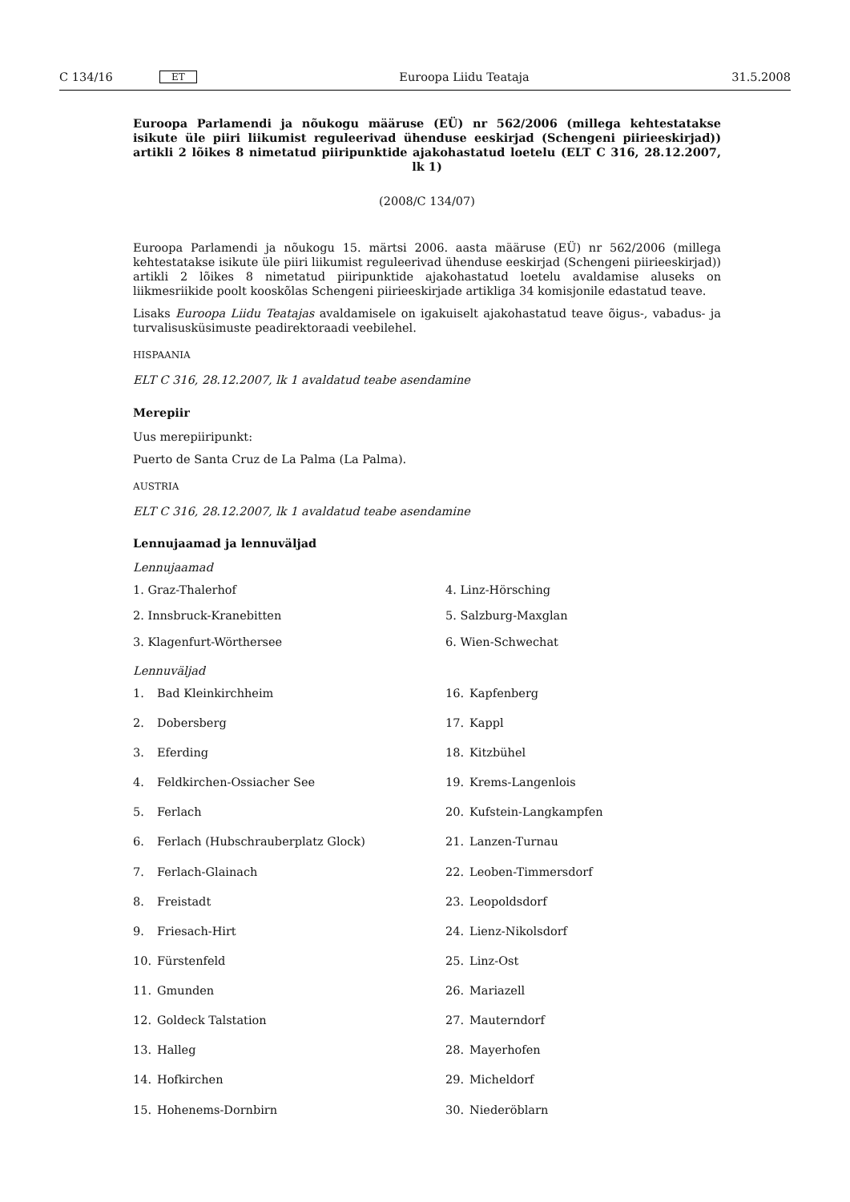C 134/16 ET Euroopa Liidu Teataja 31.5.2008
Euroopa Parlamendi ja nõukogu määruse (EÜ) nr 562/2006 (millega kehtestatakse isikute üle piiri liikumist reguleerivad ühenduse eeskirjad (Schengeni piirieeskirjad)) artikli 2 lõikes 8 nimetatud piiripunktide ajakohastatud loetelu (ELT C 316, 28.12.2007, lk 1)
(2008/C 134/07)
Euroopa Parlamendi ja nõukogu 15. märtsi 2006. aasta määruse (EÜ) nr 562/2006 (millega kehtestatakse isikute üle piiri liikumist reguleerivad ühenduse eeskirjad (Schengeni piirieeskirjad)) artikli 2 lõikes 8 nimetatud piiripunktide ajakohastatud loetelu avaldamise aluseks on liikmesriikide poolt kooskõlas Schengeni piirieeskirjade artikliga 34 komisjonile edastatud teave.
Lisaks Euroopa Liidu Teatajas avaldamisele on igakuiselt ajakohastatud teave õigus-, vabadus- ja turvalisusküsimuste peadirektoraadi veebilehel.
HISPAANIA
ELT C 316, 28.12.2007, lk 1 avaldatud teabe asendamine
Merepiir
Uus merepiiripunkt:
Puerto de Santa Cruz de La Palma (La Palma).
AUSTRIA
ELT C 316, 28.12.2007, lk 1 avaldatud teabe asendamine
Lennujaamad ja lennuväljad
Lennujaamad
1. Graz-Thalerhof
4. Linz-Hörsching
2. Innsbruck-Kranebitten
5. Salzburg-Maxglan
3. Klagenfurt-Wörthersee
6. Wien-Schwechat
Lennuväljad
1. Bad Kleinkirchheim
16. Kapfenberg
2. Dobersberg
17. Kappl
3. Eferding
18. Kitzbühel
4. Feldkirchen-Ossiacher See
19. Krems-Langenlois
5. Ferlach
20. Kufstein-Langkampfen
6. Ferlach (Hubschrauberplatz Glock)
21. Lanzen-Turnau
7. Ferlach-Glainach
22. Leoben-Timmersdorf
8. Freistadt
23. Leopoldsdorf
9. Friesach-Hirt
24. Lienz-Nikolsdorf
10. Fürstenfeld
25. Linz-Ost
11. Gmunden
26. Mariazell
12. Goldeck Talstation
27. Mauterndorf
13. Halleg
28. Mayerhofen
14. Hofkirchen
29. Micheldorf
15. Hohenems-Dornbirn
30. Niederöblarn